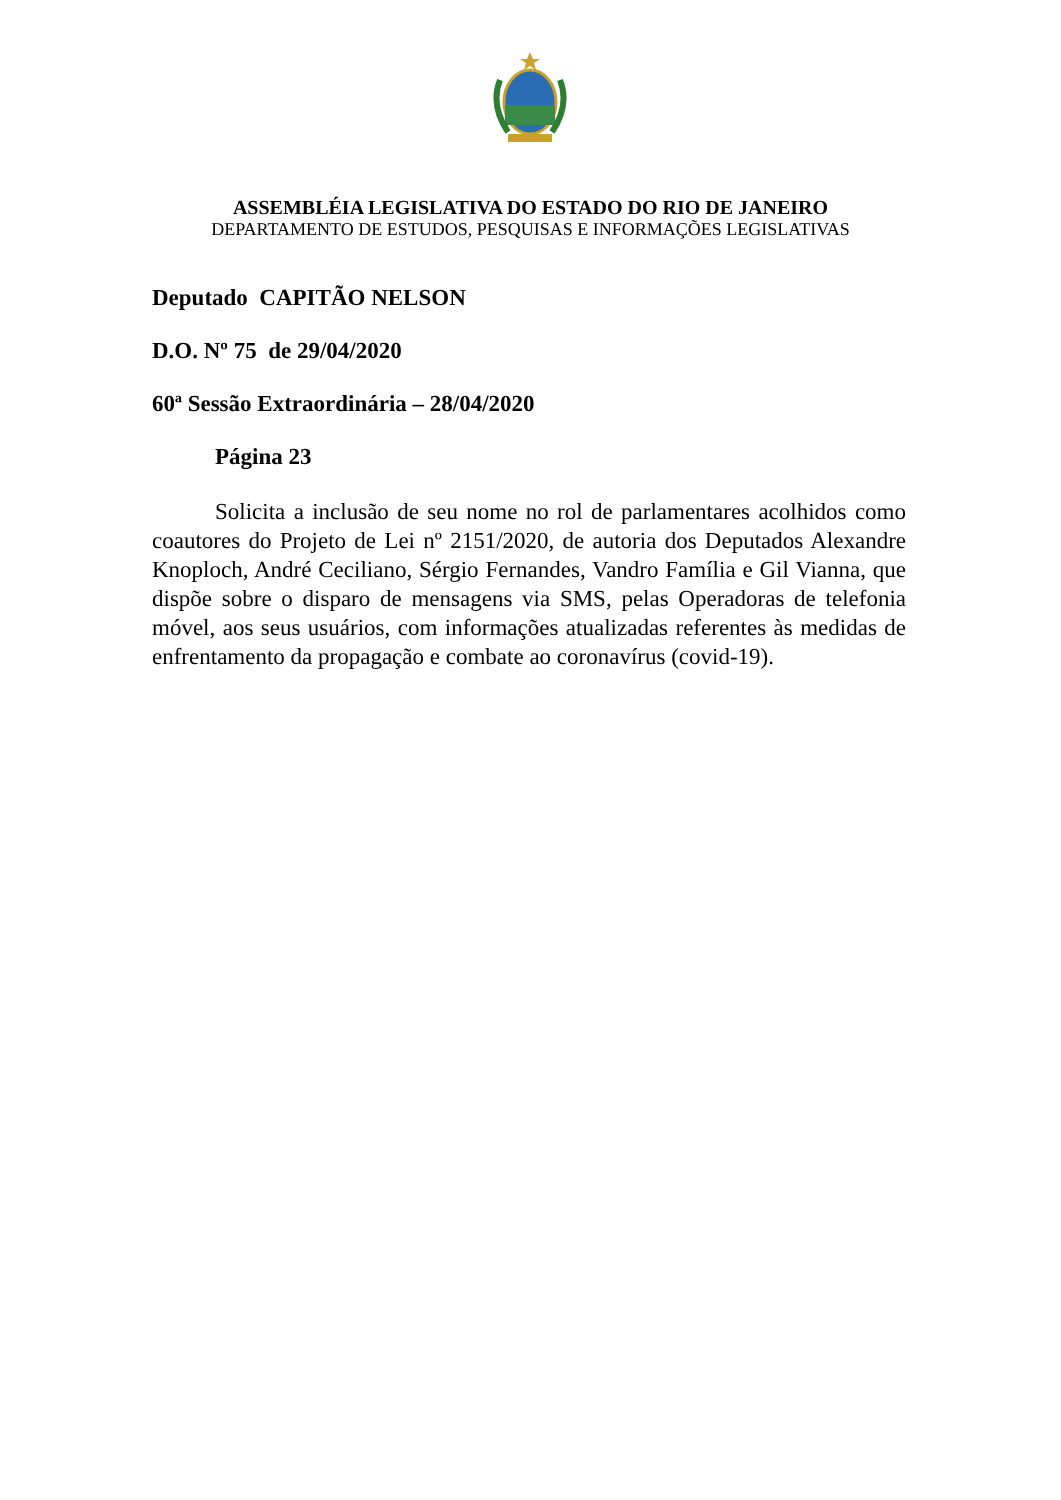ASSEMBLÉIA LEGISLATIVA DO ESTADO DO RIO DE JANEIRO
DEPARTAMENTO DE ESTUDOS, PESQUISAS E INFORMAÇÕES LEGISLATIVAS
Deputado CAPITÃO NELSON
D.O. Nº 75 de 29/04/2020
60ª Sessão Extraordinária – 28/04/2020
Página 23
Solicita a inclusão de seu nome no rol de parlamentares acolhidos como coautores do Projeto de Lei nº 2151/2020, de autoria dos Deputados Alexandre Knoploch, André Ceciliano, Sérgio Fernandes, Vandro Família e Gil Vianna, que dispõe sobre o disparo de mensagens via SMS, pelas Operadoras de telefonia móvel, aos seus usuários, com informações atualizadas referentes às medidas de enfrentamento da propagação e combate ao coronavírus (covid-19).